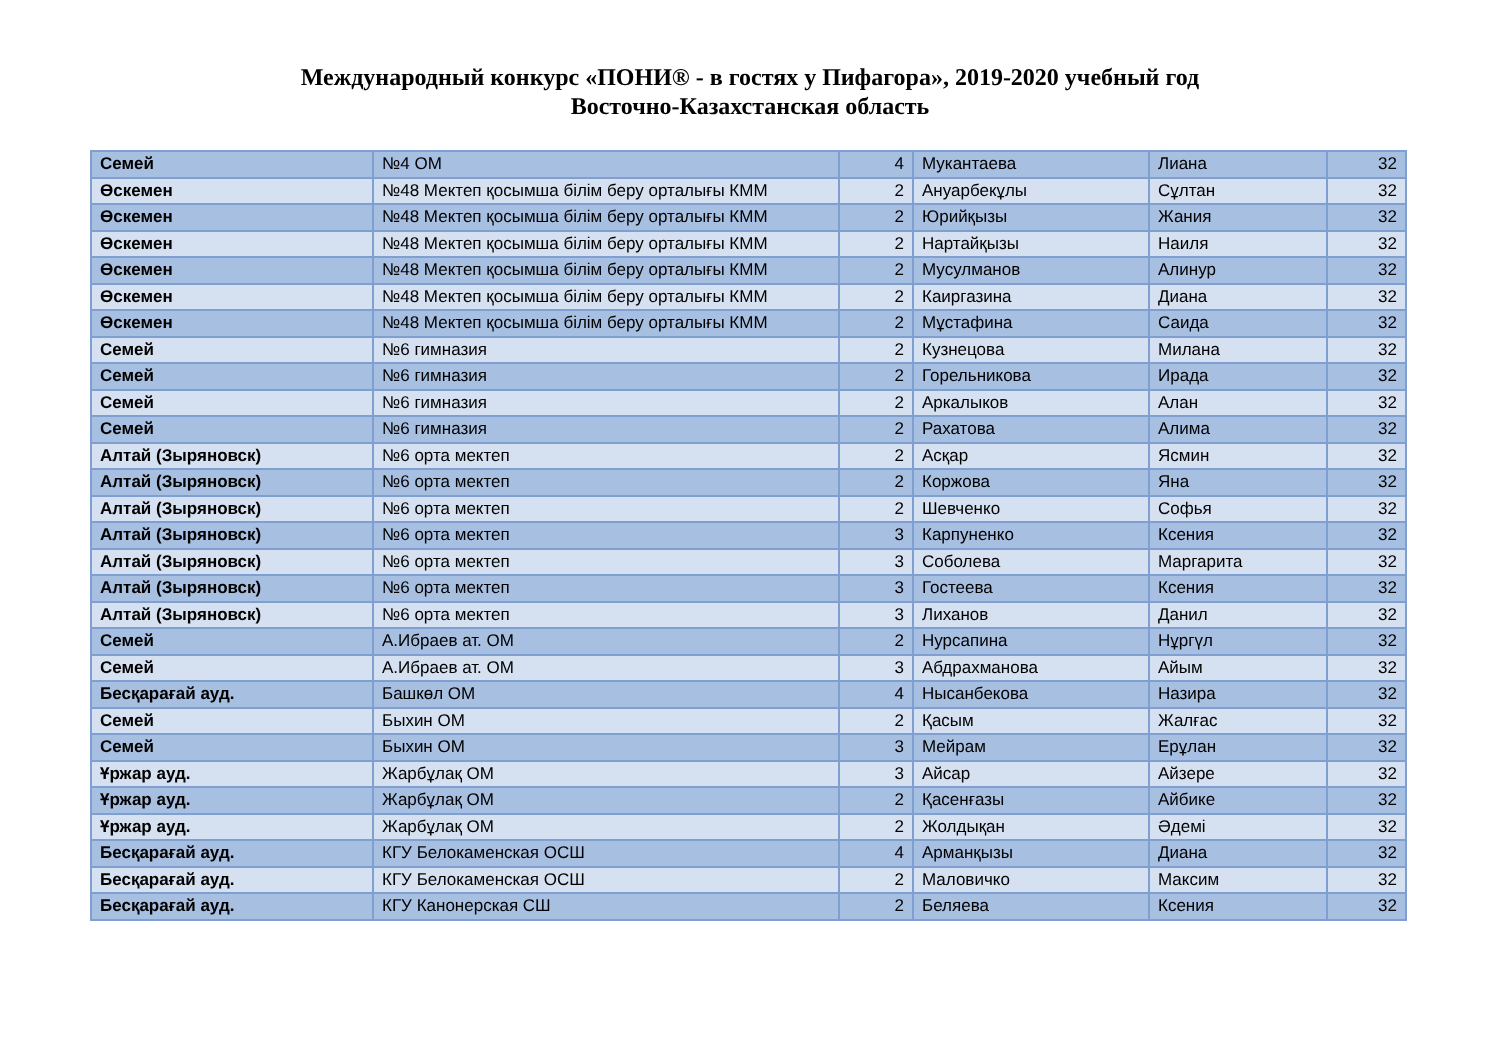Международный конкурс «ПОНИ® - в гостях у Пифагора», 2019-2020 учебный год
Восточно-Казахстанская область
| Семей | №4 ОМ | 4 | Мукантаева | Лиана | 32 |
| Өскемен | №48 Мектеп қосымша білім беру орталығы КММ | 2 | Ануарбекұлы | Сұлтан | 32 |
| Өскемен | №48 Мектеп қосымша білім беру орталығы КММ | 2 | Юрийқызы | Жания | 32 |
| Өскемен | №48 Мектеп қосымша білім беру орталығы КММ | 2 | Нартайқызы | Наиля | 32 |
| Өскемен | №48 Мектеп қосымша білім беру орталығы КММ | 2 | Мусулманов | Алинур | 32 |
| Өскемен | №48 Мектеп қосымша білім беру орталығы КММ | 2 | Каиргазина | Диана | 32 |
| Өскемен | №48 Мектеп қосымша білім беру орталығы КММ | 2 | Мұстафина | Саида | 32 |
| Семей | №6 гимназия | 2 | Кузнецова | Милана | 32 |
| Семей | №6 гимназия | 2 | Горельникова | Ирада | 32 |
| Семей | №6 гимназия | 2 | Аркалыков | Алан | 32 |
| Семей | №6 гимназия | 2 | Рахатова | Алима | 32 |
| Алтай (Зыряновск) | №6 орта мектеп | 2 | Асқар | Ясмин | 32 |
| Алтай (Зыряновск) | №6 орта мектеп | 2 | Коржова | Яна | 32 |
| Алтай (Зыряновск) | №6 орта мектеп | 2 | Шевченко | Софья | 32 |
| Алтай (Зыряновск) | №6 орта мектеп | 3 | Карпуненко | Ксения | 32 |
| Алтай (Зыряновск) | №6 орта мектеп | 3 | Соболева | Маргарита | 32 |
| Алтай (Зыряновск) | №6 орта мектеп | 3 | Гостеева | Ксения | 32 |
| Алтай (Зыряновск) | №6 орта мектеп | 3 | Лиханов | Данил | 32 |
| Семей | А.Ибраев ат. ОМ | 2 | Нурсапина | Нұргүл | 32 |
| Семей | А.Ибраев ат. ОМ | 3 | Абдрахманова | Айым | 32 |
| Бесқарағай ауд. | Башкөл ОМ | 4 | Нысанбекова | Назира | 32 |
| Семей | Быхин ОМ | 2 | Қасым | Жалғас | 32 |
| Семей | Быхин ОМ | 3 | Мейрам | Ерұлан | 32 |
| Ұржар ауд. | Жарбұлақ ОМ | 3 | Айсар | Айзере | 32 |
| Ұржар ауд. | Жарбұлақ ОМ | 2 | Қасенғазы | Айбике | 32 |
| Ұржар ауд. | Жарбұлақ ОМ | 2 | Жолдықан | Әдемі | 32 |
| Бесқарағай ауд. | КГУ Белокаменская ОСШ | 4 | Арманқызы | Диана | 32 |
| Бесқарағай ауд. | КГУ Белокаменская ОСШ | 2 | Маловичко | Максим | 32 |
| Бесқарағай ауд. | КГУ Канонерская СШ | 2 | Беляева | Ксения | 32 |